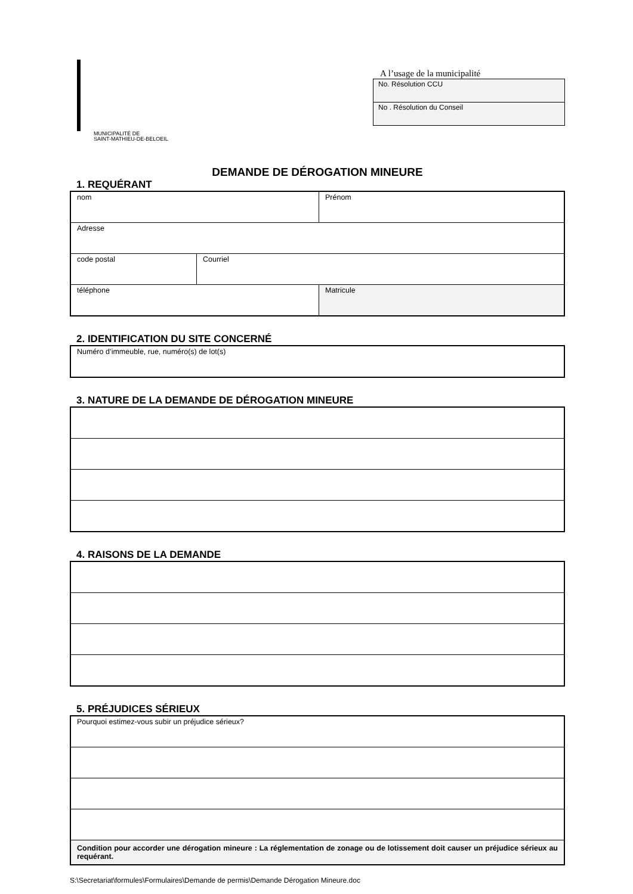MUNICIPALITÉ DE
SAINT-MATHIEU-DE-BELOEIL
A l’usage de la municipalité
| No. Résolution CCU |
| No . Résolution du Conseil |
DEMANDE DE DÉROGATION MINEURE
1. REQUÉRANT
| nom | | Prénom |
| Adresse | | |
| code postal | Courriel | |
| téléphone | | Matricule |
2. IDENTIFICATION DU SITE CONCERNÉ
| Numéro d’immeuble, rue, numéro(s) de lot(s) |
3. NATURE DE LA DEMANDE DE DÉROGATION MINEURE
4. RAISONS DE LA DEMANDE
5. PRÉJUDICES SÉRIEUX
| Pourquoi estimez-vous subir un préjudice sérieux? |
| Condition pour accorder une dérogation mineure : La réglementation de zonage ou de lotissement doit causer un préjudice sérieux au requérant. |
S:\Secretariat\formules\Formulaires\Demande de permis\Demande Dérogation Mineure.doc